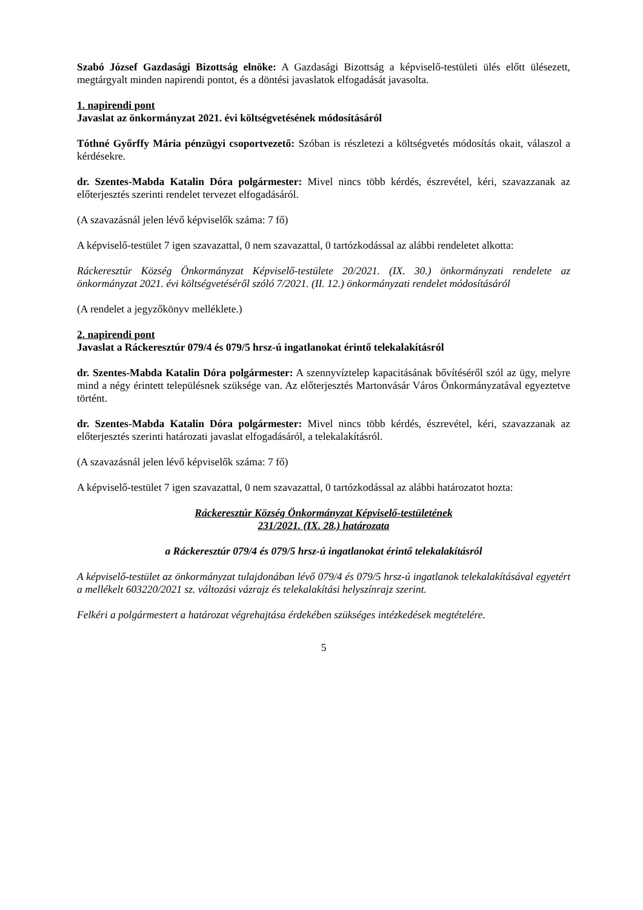Szabó József Gazdasági Bizottság elnöke: A Gazdasági Bizottság a képviselő-testületi ülés előtt ülésezett, megtárgyalt minden napirendi pontot, és a döntési javaslatok elfogadását javasolta.
1. napirendi pont
Javaslat az önkormányzat 2021. évi költségvetésének módosításáról
Tóthné Győrffy Mária pénzügyi csoportvezető: Szóban is részletezi a költségvetés módosítás okait, válaszol a kérdésekre.
dr. Szentes-Mabda Katalin Dóra polgármester: Mivel nincs több kérdés, észrevétel, kéri, szavazzanak az előterjesztés szerinti rendelet tervezet elfogadásáról.
(A szavazásnál jelen lévő képviselők száma: 7 fő)
A képviselő-testület 7 igen szavazattal, 0 nem szavazattal, 0 tartózkodással az alábbi rendeletet alkotta:
Ráckeresztúr Község Önkormányzat Képviselő-testülete 20/2021. (IX. 30.) önkormányzati rendelete az önkormányzat 2021. évi költségvetéséről szóló 7/2021. (II. 12.) önkormányzati rendelet módosításáról
(A rendelet a jegyzőkönyv melléklete.)
2. napirendi pont
Javaslat a Ráckeresztúr 079/4 és 079/5 hrsz-ú ingatlanokat érintő telekalakításról
dr. Szentes-Mabda Katalin Dóra polgármester: A szennyvíztelep kapacitásának bővítéséről szól az ügy, melyre mind a négy érintett településnek szüksége van. Az előterjesztés Martonvásár Város Önkormányzatával egyeztetve történt.
dr. Szentes-Mabda Katalin Dóra polgármester: Mivel nincs több kérdés, észrevétel, kéri, szavazzanak az előterjesztés szerinti határozati javaslat elfogadásáról, a telekalakításról.
(A szavazásnál jelen lévő képviselők száma: 7 fő)
A képviselő-testület 7 igen szavazattal, 0 nem szavazattal, 0 tartózkodással az alábbi határozatot hozta:
Ráckeresztúr Község Önkormányzat Képviselő-testületének
231/2021. (IX. 28.) határozata
a Ráckeresztúr 079/4 és 079/5 hrsz-ú ingatlanokat érintő telekalakításról
A képviselő-testület az önkormányzat tulajdonában lévő 079/4 és 079/5 hrsz-ú ingatlanok telekalakításával egyetért a mellékelt 603220/2021 sz. változási vázrajz és telekalakítási helyszínrajz szerint.
Felkéri a polgármestert a határozat végrehajtása érdekében szükséges intézkedések megtételére.
5